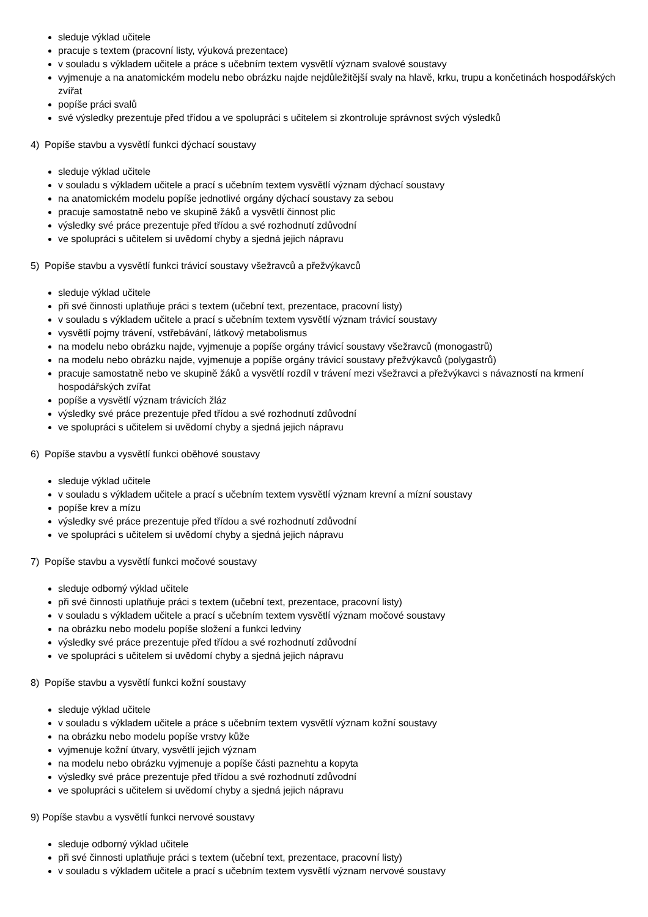sleduje výklad učitele
pracuje s textem (pracovní listy, výuková prezentace)
v souladu s výkladem učitele a práce s učebním textem vysvětlí význam svalové soustavy
vyjmenuje a na anatomickém modelu nebo obrázku najde nejdůležitější svaly na hlavě, krku, trupu a končetinách hospodářských zvířat
popíše práci svalů
své výsledky prezentuje před třídou a ve spolupráci s učitelem si zkontroluje správnost svých výsledků
4) Popíše stavbu a vysvětlí funkci dýchací soustavy
sleduje výklad učitele
v souladu s výkladem učitele a prací s učebním textem vysvětlí význam dýchací soustavy
na anatomickém modelu popíše jednotlivé orgány dýchací soustavy za sebou
pracuje samostatně nebo ve skupině žáků a vysvětlí činnost plic
výsledky své práce prezentuje před třídou a své rozhodnutí zdůvodní
ve spolupráci s učitelem si uvědomí chyby a sjedná jejich nápravu
5) Popíše stavbu a vysvětlí funkci trávicí soustavy všežravců a přežvýkavců
sleduje výklad učitele
při své činnosti uplatňuje práci s textem (učební text, prezentace, pracovní listy)
v souladu s výkladem učitele a prací s učebním textem vysvětlí význam trávicí soustavy
vysvětlí pojmy trávení, vstřebávání, látkový metabolismus
na modelu nebo obrázku najde, vyjmenuje a popíše orgány trávicí soustavy všežravců (monogastrů)
na modelu nebo obrázku najde, vyjmenuje a popíše orgány trávicí soustavy přežvýkavců (polygastrů)
pracuje samostatně nebo ve skupině žáků a vysvětlí rozdíl v trávení mezi všežravci a přežvýkavci s návazností na krmení hospodářských zvířat
popíše a vysvětlí význam trávicích žláz
výsledky své práce prezentuje před třídou a své rozhodnutí zdůvodní
ve spolupráci s učitelem si uvědomí chyby a sjedná jejich nápravu
6) Popíše stavbu a vysvětlí funkci oběhové soustavy
sleduje výklad učitele
v souladu s výkladem učitele a prací s učebním textem vysvětlí význam krevní a mízní soustavy
popíše krev a mízu
výsledky své práce prezentuje před třídou a své rozhodnutí zdůvodní
ve spolupráci s učitelem si uvědomí chyby a sjedná jejich nápravu
7) Popíše stavbu a vysvětlí funkci močové soustavy
sleduje odborný výklad učitele
při své činnosti uplatňuje práci s textem (učební text, prezentace, pracovní listy)
v souladu s výkladem učitele a prací s učebním textem vysvětlí význam močové soustavy
na obrázku nebo modelu popíše složení a funkci ledviny
výsledky své práce prezentuje před třídou a své rozhodnutí zdůvodní
ve spolupráci s učitelem si uvědomí chyby a sjedná jejich nápravu
8) Popíše stavbu a vysvětlí funkci kožní soustavy
sleduje výklad učitele
v souladu s výkladem učitele a práce s učebním textem vysvětlí význam kožní soustavy
na obrázku nebo modelu popíše vrstvy kůže
vyjmenuje kožní útvary, vysvětlí jejich význam
na modelu nebo obrázku vyjmenuje a popíše části paznehtu a kopyta
výsledky své práce prezentuje před třídou a své rozhodnutí zdůvodní
ve spolupráci s učitelem si uvědomí chyby a sjedná jejich nápravu
9) Popíše stavbu a vysvětlí funkci nervové soustavy
sleduje odborný výklad učitele
při své činnosti uplatňuje práci s textem (učební text, prezentace, pracovní listy)
v souladu s výkladem učitele a prací s učebním textem vysvětlí význam nervové soustavy